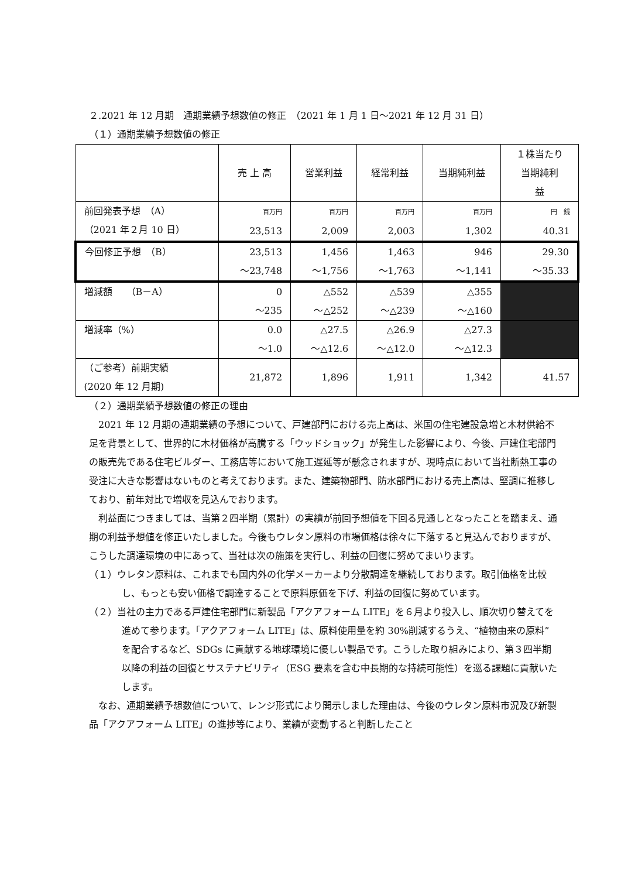２.2021 年 12 月期　通期業績予想数値の修正　（2021 年 1 月 1 日～2021 年 12 月 31 日）
（１）通期業績予想数値の修正
| | 売 上 高 | 営業利益 | 経常利益 | 当期純利益 | １株当たり 当期純利 益 |
| --- | --- | --- | --- | --- | --- |
| 前回発表予想 （A） （2021 年２月 10 日） | 百万円 23,513 | 百万円 2,009 | 百万円 2,003 | 百万円 1,302 | 円 銭 40.31 |
| 今回修正予想 （B） | 23,513 ～23,748 | 1,456 ～1,756 | 1,463 ～1,763 | 946 ～1,141 | 29.30 ～35.33 |
| 増減額 （B－A） | 0 ～235 | △552 ～△252 | △539 ～△239 | △355 ～△160 | |
| 増減率（%） | 0.0 ～1.0 | △27.5 ～△12.6 | △26.9 ～△12.0 | △27.3 ～△12.3 | |
| （ご参考）前期実績 (2020 年 12 月期) | 21,872 | 1,896 | 1,911 | 1,342 | 41.57 |
（２）通期業績予想数値の修正の理由
2021 年 12 月期の通期業績の予想について、戸建部門における売上高は、米国の住宅建設急増と木材供給不足を背景として、世界的に木材価格が高騰する「ウッドショック」が発生した影響により、今後、戸建住宅部門の販売先である住宅ビルダー、工務店等において施工遅延等が懸念されますが、現時点において当社断熱工事の受注に大きな影響はないものと考えております。また、建築物部門、防水部門における売上高は、堅調に推移しており、前年対比で増収を見込んでおります。
利益面につきましては、当第２四半期（累計）の実績が前回予想値を下回る見通しとなったことを踏まえ、通期の利益予想値を修正いたしました。今後もウレタン原料の市場価格は徐々に下落すると見込んでおりますが、こうした調達環境の中にあって、当社は次の施策を実行し、利益の回復に努めてまいります。
（１）ウレタン原料は、これまでも国内外の化学メーカーより分散調達を継続しております。取引価格を比較し、もっとも安い価格で調達することで原料原価を下げ、利益の回復に努めています。
（２）当社の主力である戸建住宅部門に新製品「アクアフォーム LITE」を６月より投入し、順次切り替えてを進めて参ります。「アクアフォーム LITE」は、原料使用量を約 30%削減するうえ、“植物由来の原料”を配合するなど、SDGs に貢献する地球環境に優しい製品です。こうした取り組みにより、第３四半期以降の利益の回復とサステナビリティ（ESG 要素を含む中長期的な持続可能性）を巡る課題に貢献いたします。
なお、通期業績予想数値について、レンジ形式により開示しました理由は、今後のウレタン原料市況及び新製品「アクアフォーム LITE」の進捗等により、業績が変動すると判断したこと